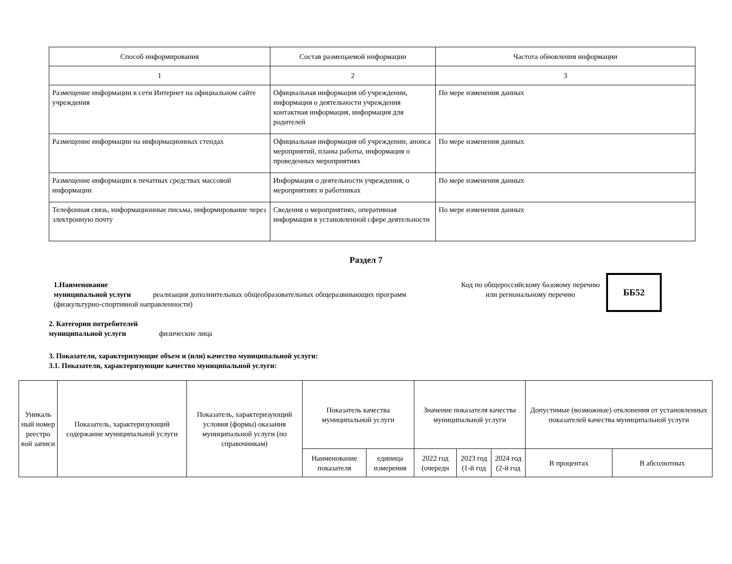| Способ информирования | Состав размещаемой информации | Частота обновления информации |
| 1 | 2 | 3 |
| Размещение информации в сети Интернет на официальном сайте учреждения | Официальная информация об учреждении, информация о деятельности учреждения контактная информация, информация для родителей | По мере изменения данных |
| Размещение информации на информационных стендах | Официальная информация об учреждении, анонса мероприятий, планы работы, информация о проведенных мероприятиях | По мере изменения данных |
| Размещение информации в печатных средствах массовой информации | Информация о деятельности учреждения, о мероприятиях и работниках | По мере изменения данных |
| Телефонная связь, информационные письма, информирование через электронную почту | Сведения о мероприятиях, оперативная информация в установленной сфере деятельности | По мере изменения данных |
Раздел 7
1.Наименование
муниципальной услуги реализация дополнительных общеобразовательных общеразвивающих программ (физкультурно-спортивной направленности)
Код по общероссийскому базовому перечню или региональному перечню
ББ52
2. Категории потребителей
муниципальной услуги физические лица
3. Показатели, характеризующие объем и (или) качество муниципальной услуги:
3.1. Показатели, характеризующие качество муниципальной услуги:
| Уникаль ный номер реестро вой записи | Показатель, характеризующий содержание муниципальной услуги | Показатель, характеризующий условия (формы) оказания муниципальной услуги (по справочникам) | Показатель качества муниципальной услуги | | Значение показателя качества муниципальной услуги | | | Допустимые (возможные) отклонения от установленных показателей качества муниципальной услуги | |
| --- | --- | --- | --- | --- | --- | --- | --- | --- | --- |
| | | | Наименование показателя | единица измерения | 2022 год (очередн | 2023 год (1-й год | 2024 год (2-й год | В процентах | В абсолютных |